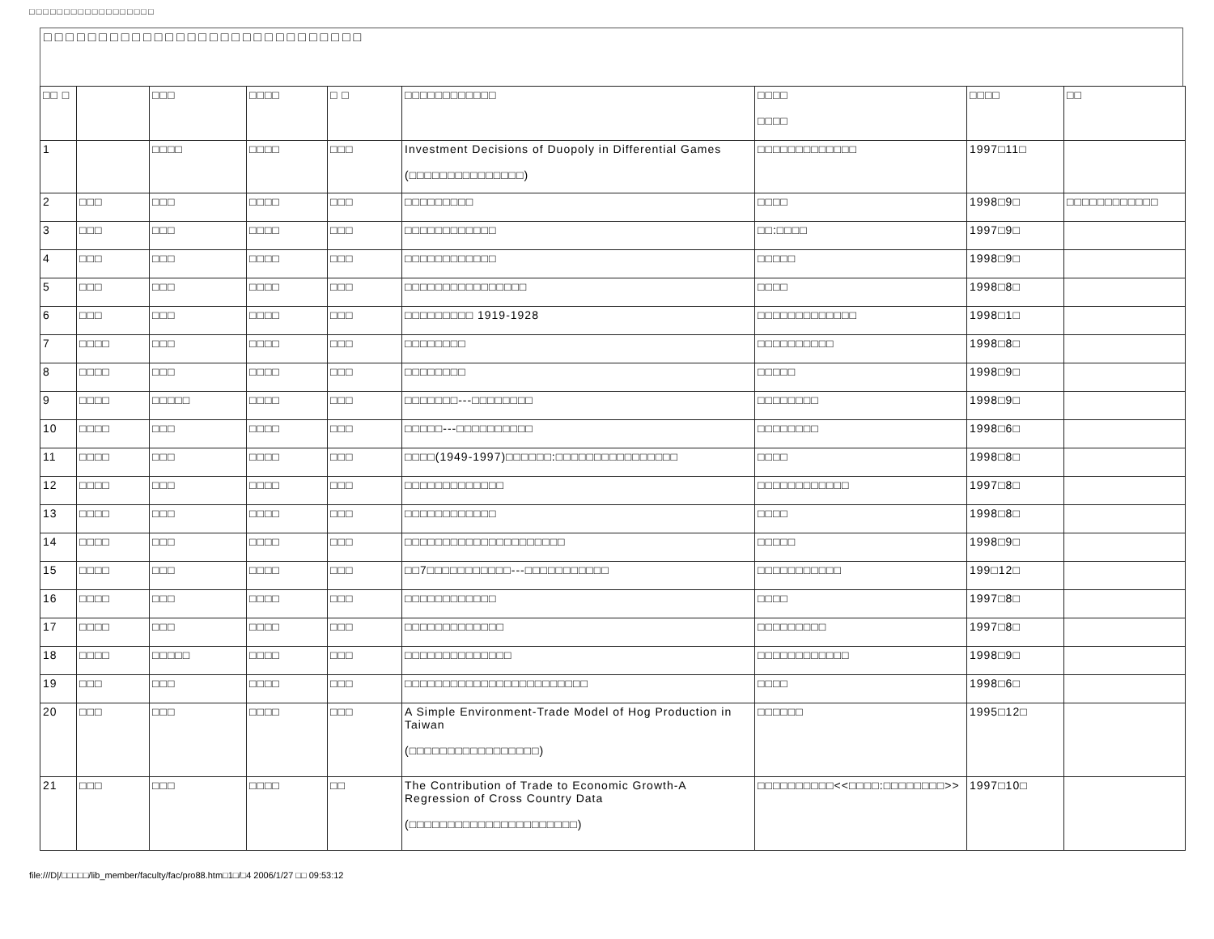□□□□□□□□□□□□□□□□□□
□□□□□□□□□□□□□□□□□□□□□□□□□□□□□
| □□ □ | | □□□ | □□□□ | □ □ | □□□□□□□□□□□□ | □□□□ □□□□ | □□□□ | □□ |
| 1 | | □□□□ | □□□□ | □□□ | Investment Decisions of Duopoly in Differential Games (□□□□□□□□□□□□□□□) | □□□□□□□□□□□□□ | 1997□11□ | |
| 2 | □□□ | □□□ | □□□□ | □□□ | □□□□□□□□□ | □□□□ | 1998□9□ | □□□□□□□□□□□□ |
| 3 | □□□ | □□□ | □□□□ | □□□ | □□□□□□□□□□□□ | □□:□□□□ | 1997□9□ | |
| 4 | □□□ | □□□ | □□□□ | □□□ | □□□□□□□□□□□□ | □□□□□ | 1998□9□ | |
| 5 | □□□ | □□□ | □□□□ | □□□ | □□□□□□□□□□□□□□□□ | □□□□ | 1998□8□ | |
| 6 | □□□ | □□□ | □□□□ | □□□ | □□□□□□□□□ 1919-1928 | □□□□□□□□□□□□□ | 1998□1□ | |
| 7 | □□□□ | □□□ | □□□□ | □□□ | □□□□□□□□ | □□□□□□□□□□ | 1998□8□ | |
| 8 | □□□□ | □□□ | □□□□ | □□□ | □□□□□□□□ | □□□□□ | 1998□9□ | |
| 9 | □□□□ | □□□□□ | □□□□ | □□□ | □□□□□□□---□□□□□□□□ | □□□□□□□□ | 1998□9□ | |
| 10 | □□□□ | □□□ | □□□□ | □□□ | □□□□□---□□□□□□□□□□ | □□□□□□□□ | 1998□6□ | |
| 11 | □□□□ | □□□ | □□□□ | □□□ | □□□□(1949-1997)□□□□□□:□□□□□□□□□□□□□□□□ | □□□□ | 1998□8□ | |
| 12 | □□□□ | □□□ | □□□□ | □□□ | □□□□□□□□□□□□□ | □□□□□□□□□□□□ | 1997□8□ | |
| 13 | □□□□ | □□□ | □□□□ | □□□ | □□□□□□□□□□□□ | □□□□ | 1998□8□ | |
| 14 | □□□□ | □□□ | □□□□ | □□□ | □□□□□□□□□□□□□□□□□□□□□ | □□□□□ | 1998□9□ | |
| 15 | □□□□ | □□□ | □□□□ | □□□ | □□7□□□□□□□□□□□---□□□□□□□□□□□ | □□□□□□□□□□□ | 199□12□ | |
| 16 | □□□□ | □□□ | □□□□ | □□□ | □□□□□□□□□□□□ | □□□□ | 1997□8□ | |
| 17 | □□□□ | □□□ | □□□□ | □□□ | □□□□□□□□□□□□□ | □□□□□□□□□ | 1997□8□ | |
| 18 | □□□□ | □□□□□ | □□□□ | □□□ | □□□□□□□□□□□□□□ | □□□□□□□□□□□□ | 1998□9□ | |
| 19 | □□□ | □□□ | □□□□ | □□□ | □□□□□□□□□□□□□□□□□□□□□□□□ | □□□□ | 1998□6□ | |
| 20 | □□□ | □□□ | □□□□ | □□□ | A Simple Environment-Trade Model of Hog Production in Taiwan (□□□□□□□□□□□□□□□□□) | □□□□□□ | 1995□12□ | |
| 21 | □□□ | □□□ | □□□□ | □□ | The Contribution of Trade to Economic Growth-A Regression of Cross Country Data (□□□□□□□□□□□□□□□□□□□□□□) | □□□□□□□□□□<<□□□□:□□□□□□□□>> | 1997□10□ | |
file:///D|/□□□□□/lib_member/faculty/fac/pro88.htm□1□/□4 2006/1/27 □□ 09:53:12